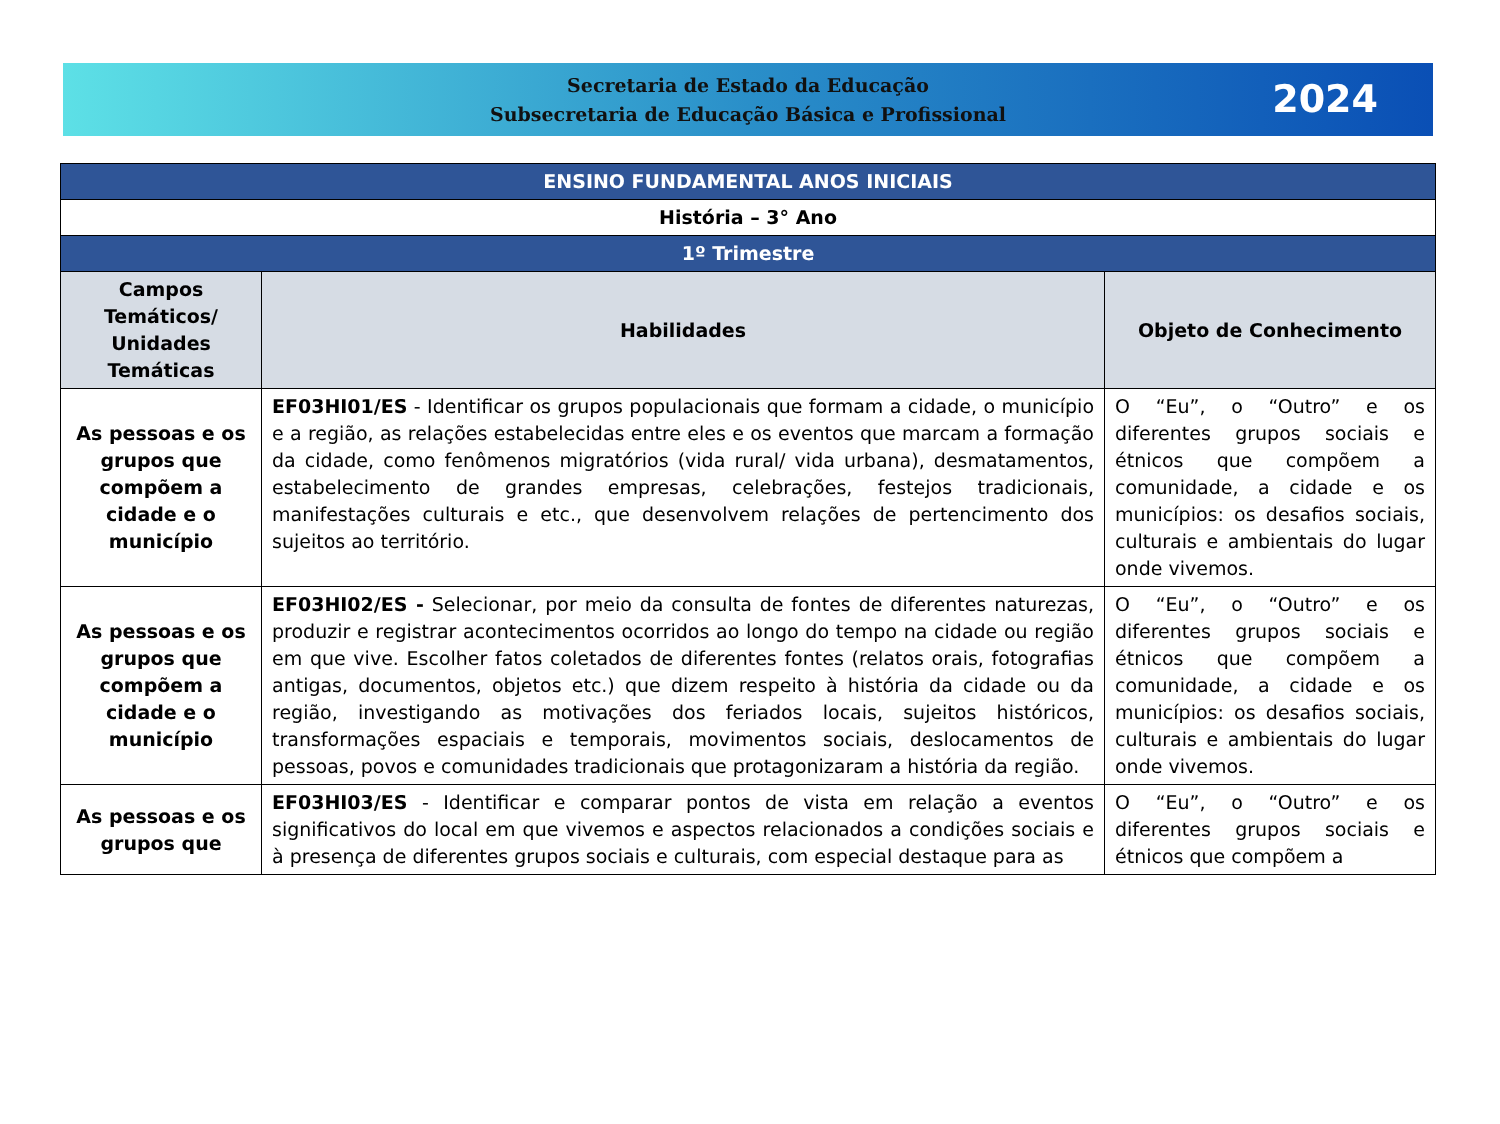Secretaria de Estado da Educação
Subsecretaria de Educação Básica e Profissional
2024
| ENSINO FUNDAMENTAL ANOS INICIAIS | | |
| --- | --- | --- |
| História – 3° Ano | | |
| 1º Trimestre | | |
| Campos Temáticos/ Unidades Temáticas | Habilidades | Objeto de Conhecimento |
| As pessoas e os grupos que compõem a cidade e o município | EF03HI01/ES - Identificar os grupos populacionais que formam a cidade, o município e a região, as relações estabelecidas entre eles e os eventos que marcam a formação da cidade, como fenômenos migratórios (vida rural/ vida urbana), desmatamentos, estabelecimento de grandes empresas, celebrações, festejos tradicionais, manifestações culturais e etc., que desenvolvem relações de pertencimento dos sujeitos ao território. | O “Eu”, o “Outro” e os diferentes grupos sociais e étnicos que compõem a comunidade, a cidade e os municípios: os desafios sociais, culturais e ambientais do lugar onde vivemos. |
| As pessoas e os grupos que compõem a cidade e o município | EF03HI02/ES - Selecionar, por meio da consulta de fontes de diferentes naturezas, produzir e registrar acontecimentos ocorridos ao longo do tempo na cidade ou região em que vive. Escolher fatos coletados de diferentes fontes (relatos orais, fotografias antigas, documentos, objetos etc.) que dizem respeito à história da cidade ou da região, investigando as motivações dos feriados locais, sujeitos históricos, transformações espaciais e temporais, movimentos sociais, deslocamentos de pessoas, povos e comunidades tradicionais que protagonizaram a história da região. | O “Eu”, o “Outro” e os diferentes grupos sociais e étnicos que compõem a comunidade, a cidade e os municípios: os desafios sociais, culturais e ambientais do lugar onde vivemos. |
| As pessoas e os grupos que | EF03HI03/ES - Identificar e comparar pontos de vista em relação a eventos significativos do local em que vivemos e aspectos relacionados a condições sociais e à presença de diferentes grupos sociais e culturais, com especial destaque para as | O “Eu”, o “Outro” e os diferentes grupos sociais e étnicos que compõem a |